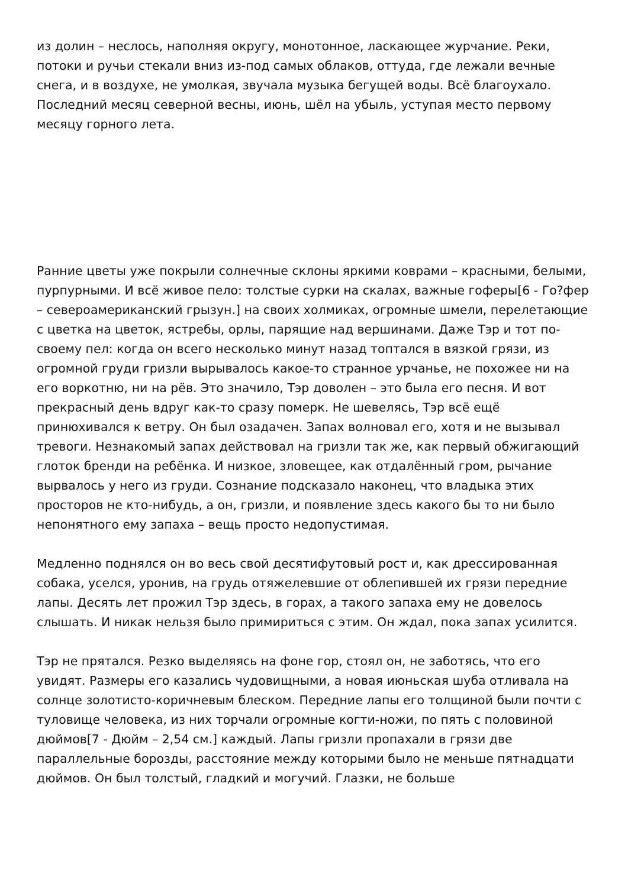из долин – неслось, наполняя округу, монотонное, ласкающее журчание. Реки, потоки и ручьи стекали вниз из-под самых облаков, оттуда, где лежали вечные снега, и в воздухе, не умолкая, звучала музыка бегущей воды. Всё благоухало. Последний месяц северной весны, июнь, шёл на убыль, уступая место первому месяцу горного лета.
Ранние цветы уже покрыли солнечные склоны яркими коврами – красными, белыми, пурпурными. И всё живое пело: толстые сурки на скалах, важные гоферы[6 - Го?фер – североамериканский грызун.] на своих холмиках, огромные шмели, перелетающие с цветка на цветок, ястребы, орлы, парящие над вершинами. Даже Тэр и тот по-своему пел: когда он всего несколько минут назад топтался в вязкой грязи, из огромной груди гризли вырывалось какое-то странное урчанье, не похожее ни на его воркотню, ни на рёв. Это значило, Тэр доволен – это была его песня. И вот прекрасный день вдруг как-то сразу померк. Не шевелясь, Тэр всё ещё принюхивался к ветру. Он был озадачен. Запах волновал его, хотя и не вызывал тревоги. Незнакомый запах действовал на гризли так же, как первый обжигающий глоток бренди на ребёнка. И низкое, зловещее, как отдалённый гром, рычание вырвалось у него из груди. Сознание подсказало наконец, что владыка этих просторов не кто-нибудь, а он, гризли, и появление здесь какого бы то ни было непонятного ему запаха – вещь просто недопустимая.
Медленно поднялся он во весь свой десятифутовый рост и, как дрессированная собака, уселся, уронив, на грудь отяжелевшие от облепившей их грязи передние лапы. Десять лет прожил Тэр здесь, в горах, а такого запаха ему не довелось слышать. И никак нельзя было примириться с этим. Он ждал, пока запах усилится.
Тэр не прятался. Резко выделяясь на фоне гор, стоял он, не заботясь, что его увидят. Размеры его казались чудовищными, а новая июньская шуба отливала на солнце золотисто-коричневым блеском. Передние лапы его толщиной были почти с туловище человека, из них торчали огромные когти-ножи, по пять с половиной дюймов[7 - Дюйм – 2,54 см.] каждый. Лапы гризли пропахали в грязи две параллельные борозды, расстояние между которыми было не меньше пятнадцати дюймов. Он был толстый, гладкий и могучий. Глазки, не больше